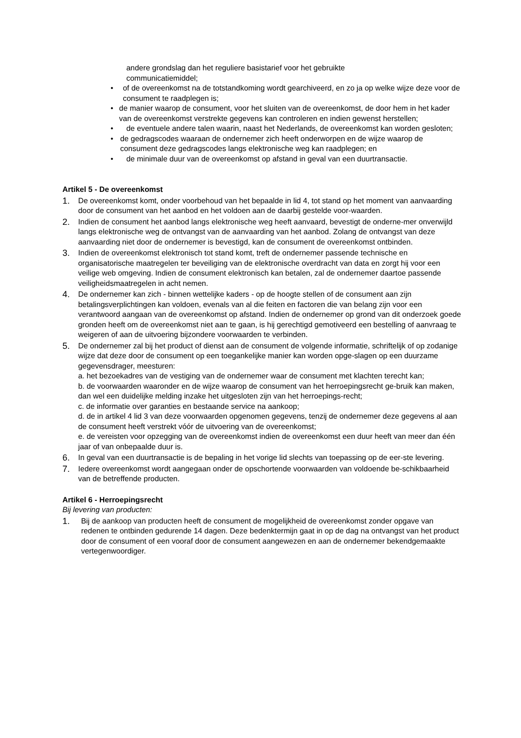andere grondslag dan het reguliere basistarief voor het gebruikte
communicatiemiddel;
• of de overeenkomst na de totstandkoming wordt gearchiveerd, en zo ja op welke wijze deze voor de consument te raadplegen is;
• de manier waarop de consument, voor het sluiten van de overeenkomst, de door hem in het kader van de overeenkomst verstrekte gegevens kan controleren en indien gewenst herstellen;
• de eventuele andere talen waarin, naast het Nederlands, de overeenkomst kan worden gesloten;
• de gedragscodes waaraan de ondernemer zich heeft onderworpen en de wijze waarop de consument deze gedragscodes langs elektronische weg kan raadplegen; en
• de minimale duur van de overeenkomst op afstand in geval van een duurtransactie.
Artikel 5 - De overeenkomst
1. De overeenkomst komt, onder voorbehoud van het bepaalde in lid 4, tot stand op het moment van aanvaarding door de consument van het aanbod en het voldoen aan de daarbij gestelde voor-waarden.
2. Indien de consument het aanbod langs elektronische weg heeft aanvaard, bevestigt de onderne-mer onverwijld langs elektronische weg de ontvangst van de aanvaarding van het aanbod. Zolang de ontvangst van deze aanvaarding niet door de ondernemer is bevestigd, kan de consument de overeenkomst ontbinden.
3. Indien de overeenkomst elektronisch tot stand komt, treft de ondernemer passende technische en organisatorische maatregelen ter beveiliging van de elektronische overdracht van data en zorgt hij voor een veilige web omgeving. Indien de consument elektronisch kan betalen, zal de ondernemer daartoe passende veiligheidsmaatregelen in acht nemen.
4. De ondernemer kan zich - binnen wettelijke kaders - op de hoogte stellen of de consument aan zijn betalingsverplichtingen kan voldoen, evenals van al die feiten en factoren die van belang zijn voor een verantwoord aangaan van de overeenkomst op afstand. Indien de ondernemer op grond van dit onderzoek goede gronden heeft om de overeenkomst niet aan te gaan, is hij gerechtigd gemotiveerd een bestelling of aanvraag te weigeren of aan de uitvoering bijzondere voorwaarden te verbinden.
5. De ondernemer zal bij het product of dienst aan de consument de volgende informatie, schriftelijk of op zodanige wijze dat deze door de consument op een toegankelijke manier kan worden opge-slagen op een duurzame gegevensdrager, meesturen:
a. het bezoekadres van de vestiging van de ondernemer waar de consument met klachten terecht kan;
b. de voorwaarden waaronder en de wijze waarop de consument van het herroepingsrecht ge-bruik kan maken, dan wel een duidelijke melding inzake het uitgesloten zijn van het herroepings-recht;
c. de informatie over garanties en bestaande service na aankoop;
d. de in artikel 4 lid 3 van deze voorwaarden opgenomen gegevens, tenzij de ondernemer deze gegevens al aan de consument heeft verstrekt vóór de uitvoering van de overeenkomst;
e. de vereisten voor opzegging van de overeenkomst indien de overeenkomst een duur heeft van meer dan één jaar of van onbepaalde duur is.
6. In geval van een duurtransactie is de bepaling in het vorige lid slechts van toepassing op de eer-ste levering.
7. Iedere overeenkomst wordt aangegaan onder de opschortende voorwaarden van voldoende be-schikbaarheid van de betreffende producten.
Artikel 6 - Herroepingsrecht
Bij levering van producten:
1. Bij de aankoop van producten heeft de consument de mogelijkheid de overeenkomst zonder opgave van redenen te ontbinden gedurende 14 dagen. Deze bedenktermijn gaat in op de dag na ontvangst van het product door de consument of een vooraf door de consument aangewezen en aan de ondernemer bekendgemaakte vertegenwoordiger.